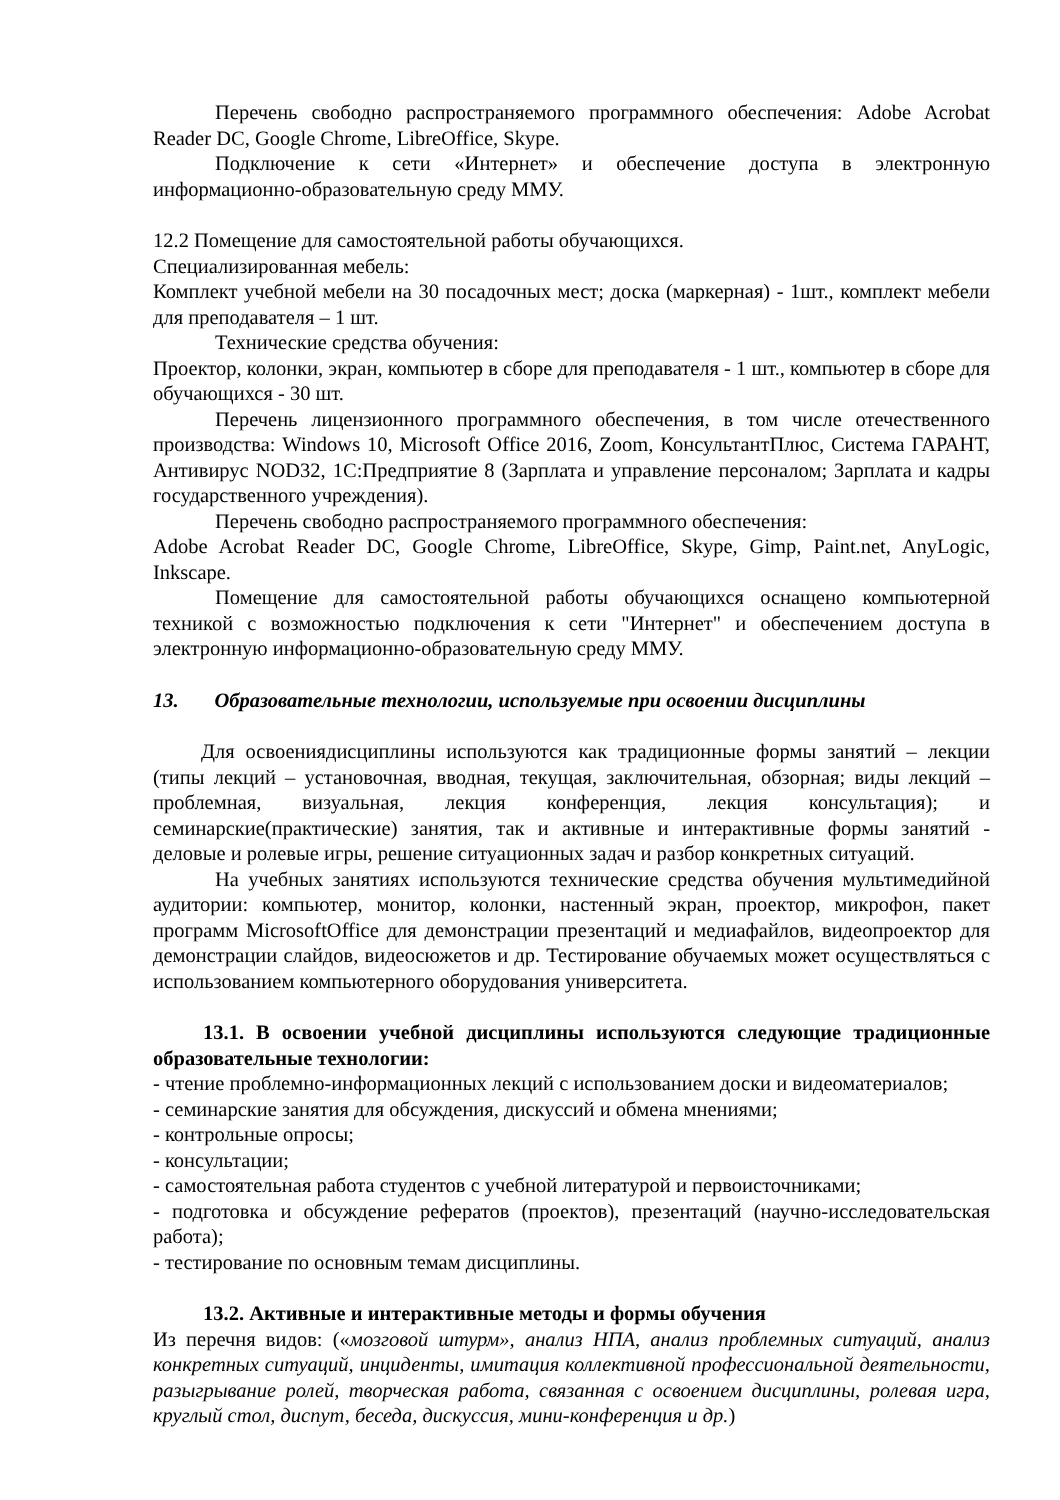Перечень свободно распространяемого программного обеспечения: Adobe Acrobat Reader DC, Google Chrome, LibreOffice, Skype.
Подключение к сети «Интернет» и обеспечение доступа в электронную информационно-образовательную среду ММУ.
12.2 Помещение для самостоятельной работы обучающихся.
Специализированная мебель:
Комплект учебной мебели на 30 посадочных мест; доска (маркерная) - 1шт., комплект мебели для преподавателя – 1 шт.
Технические средства обучения:
Проектор, колонки, экран, компьютер в сборе для преподавателя - 1 шт., компьютер в сборе для обучающихся - 30 шт.
Перечень лицензионного программного обеспечения, в том числе отечественного производства: Windows 10, Microsoft Office 2016, Zoom, КонсультантПлюс, Система ГАРАНТ, Антивирус NOD32, 1С:Предприятие 8 (Зарплата и управление персоналом; Зарплата и кадры государственного учреждения).
Перечень свободно распространяемого программного обеспечения:
Adobe Acrobat Reader DC, Google Chrome, LibreOffice, Skype, Gimp, Paint.net, AnyLogic, Inkscape.
Помещение для самостоятельной работы обучающихся оснащено компьютерной техникой с возможностью подключения к сети "Интернет" и обеспечением доступа в электронную информационно-образовательную среду ММУ.
13. Образовательные технологии, используемые при освоении дисциплины
Для освоениядисциплины используются как традиционные формы занятий – лекции (типы лекций – установочная, вводная, текущая, заключительная, обзорная; виды лекций – проблемная, визуальная, лекция конференция, лекция консультация); и семинарские(практические) занятия, так и активные и интерактивные формы занятий - деловые и ролевые игры, решение ситуационных задач и разбор конкретных ситуаций.
На учебных занятиях используются технические средства обучения мультимедийной аудитории: компьютер, монитор, колонки, настенный экран, проектор, микрофон, пакет программ MicrosoftOffice для демонстрации презентаций и медиафайлов, видеопроектор для демонстрации слайдов, видеосюжетов и др. Тестирование обучаемых может осуществляться с использованием компьютерного оборудования университета.
13.1. В освоении учебной дисциплины используются следующие традиционные образовательные технологии:
- чтение проблемно-информационных лекций с использованием доски и видеоматериалов;
- семинарские занятия для обсуждения, дискуссий и обмена мнениями;
- контрольные опросы;
- консультации;
- самостоятельная работа студентов с учебной литературой и первоисточниками;
- подготовка и обсуждение рефератов (проектов), презентаций (научно-исследовательская работа);
- тестирование по основным темам дисциплины.
13.2. Активные и интерактивные методы и формы обучения
Из перечня видов: («мозговой штурм», анализ НПА, анализ проблемных ситуаций, анализ конкретных ситуаций, инциденты, имитация коллективной профессиональной деятельности, разыгрывание ролей, творческая работа, связанная с освоением дисциплины, ролевая игра, круглый стол, диспут, беседа, дискуссия, мини-конференция и др.)